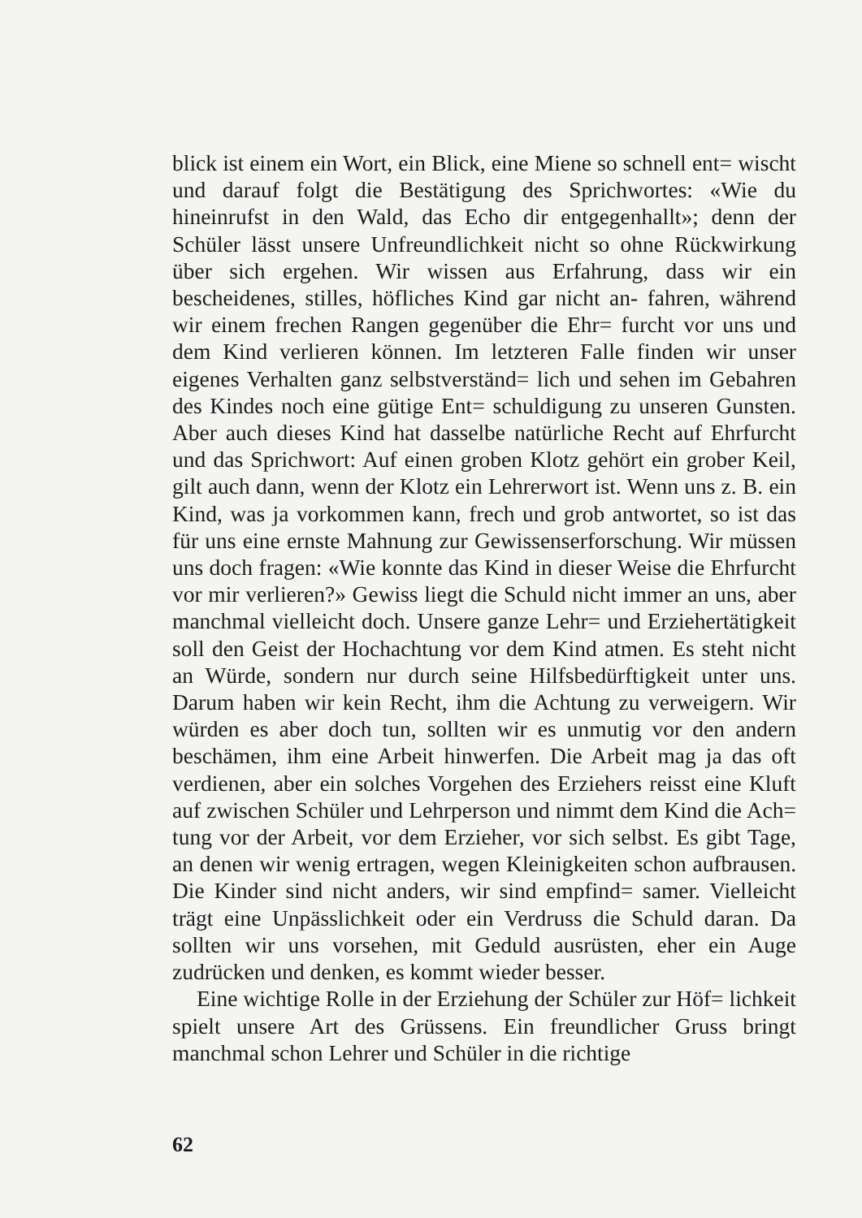blick ist einem ein Wort, ein Blick, eine Miene so schnell ent= wischt und darauf folgt die Bestätigung des Sprichwortes: «Wie du hineinrufst in den Wald, das Echo dir entgegenhallt»; denn der Schüler lässt unsere Unfreundlichkeit nicht so ohne Rückwirkung über sich ergehen. Wir wissen aus Erfahrung, dass wir ein bescheidenes, stilles, höfliches Kind gar nicht an- fahren, während wir einem frechen Rangen gegenüber die Ehr= furcht vor uns und dem Kind verlieren können. Im letzteren Falle finden wir unser eigenes Verhalten ganz selbstverständ= lich und sehen im Gebahren des Kindes noch eine gütige Ent= schuldigung zu unseren Gunsten. Aber auch dieses Kind hat dasselbe natürliche Recht auf Ehrfurcht und das Sprichwort: Auf einen groben Klotz gehört ein grober Keil, gilt auch dann, wenn der Klotz ein Lehrerwort ist. Wenn uns z. B. ein Kind, was ja vorkommen kann, frech und grob antwortet, so ist das für uns eine ernste Mahnung zur Gewissenserforschung. Wir müssen uns doch fragen: «Wie konnte das Kind in dieser Weise die Ehrfurcht vor mir verlieren?» Gewiss liegt die Schuld nicht immer an uns, aber manchmal vielleicht doch. Unsere ganze Lehr= und Erziehertätigkeit soll den Geist der Hochachtung vor dem Kind atmen. Es steht nicht an Würde, sondern nur durch seine Hilfsbedürftigkeit unter uns. Darum haben wir kein Recht, ihm die Achtung zu verweigern. Wir würden es aber doch tun, sollten wir es unmutig vor den andern beschämen, ihm eine Arbeit hinwerfen. Die Arbeit mag ja das oft verdienen, aber ein solches Vorgehen des Erziehers reisst eine Kluft auf zwischen Schüler und Lehrperson und nimmt dem Kind die Ach= tung vor der Arbeit, vor dem Erzieher, vor sich selbst. Es gibt Tage, an denen wir wenig ertragen, wegen Kleinigkeiten schon aufbrausen. Die Kinder sind nicht anders, wir sind empfind= samer. Vielleicht trägt eine Unpässlichkeit oder ein Verdruss die Schuld daran. Da sollten wir uns vorsehen, mit Geduld ausrüsten, eher ein Auge zudrücken und denken, es kommt wieder besser.
Eine wichtige Rolle in der Erziehung der Schüler zur Höf= lichkeit spielt unsere Art des Grüssens. Ein freundlicher Gruss bringt manchmal schon Lehrer und Schüler in die richtige
62